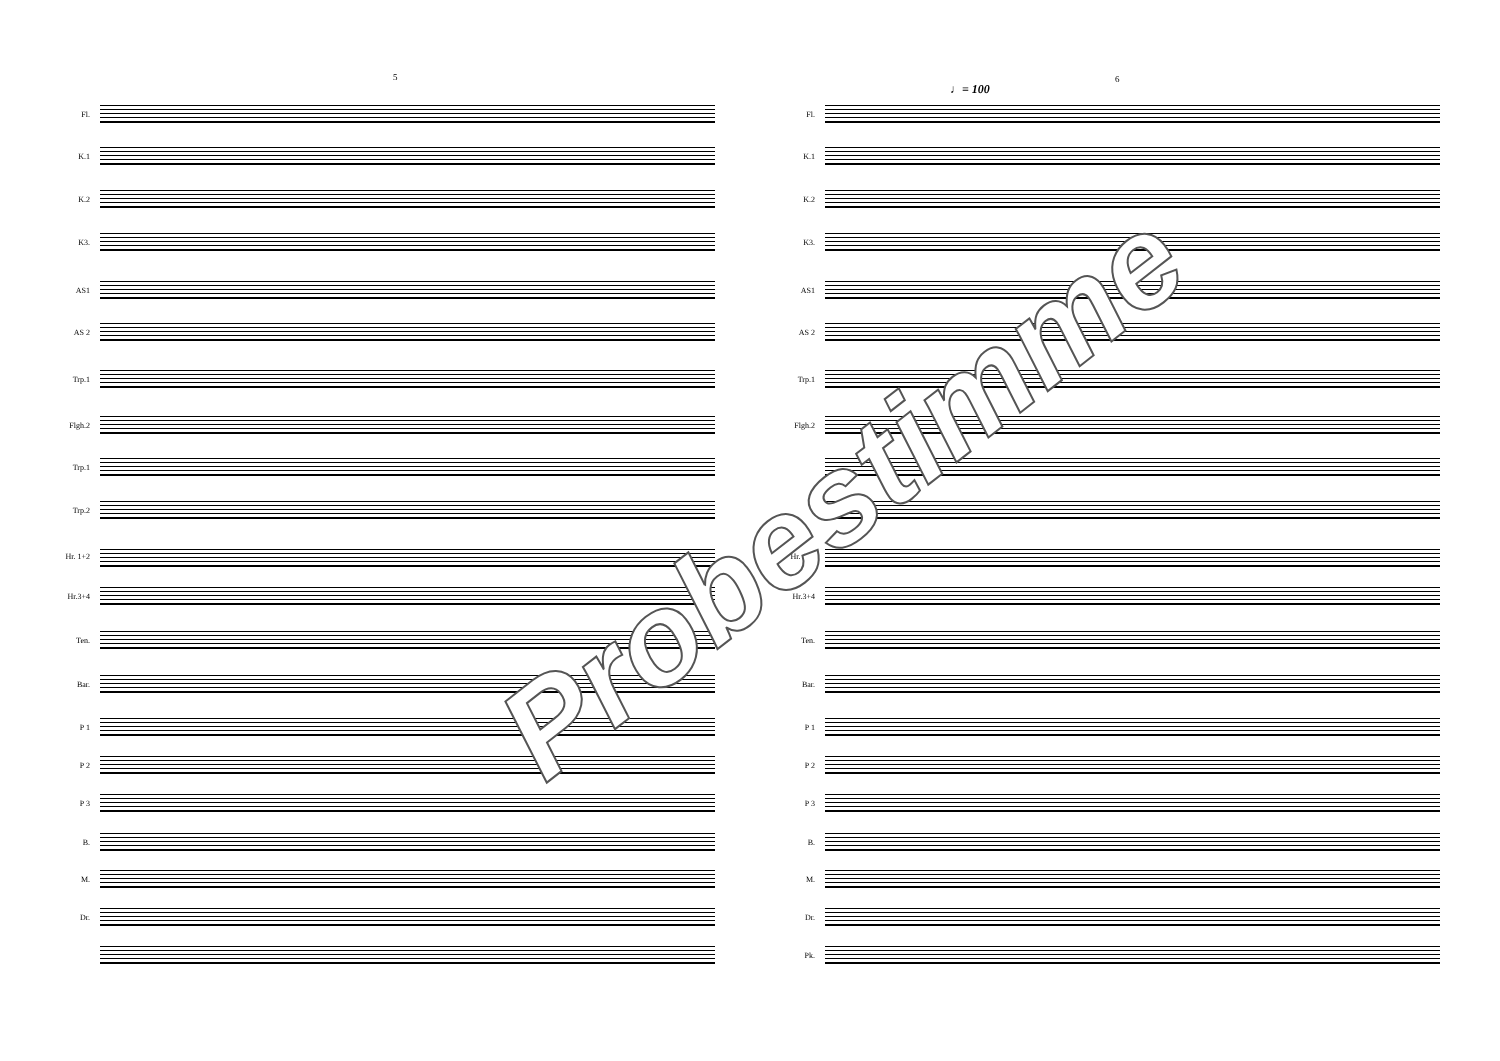5 6
♩= 100
Fl.
K.1
K.2
K3.
AS1
AS 2
Trp.1
Flgh.2
Trp.1
Trp.2
Hr. 1+2
Hr.3+4
Ten.
Bar.
P 1
P 2
P 3
B.
M.
Dr.
Fl.
K.1
K.2
K3.
AS1
AS 2
Trp.1
Flgh.2
Hr. 1+2
Hr.3+4
Ten.
Bar.
P 1
P 2
P 3
B.
M.
Dr.
Pk.
Probestimme